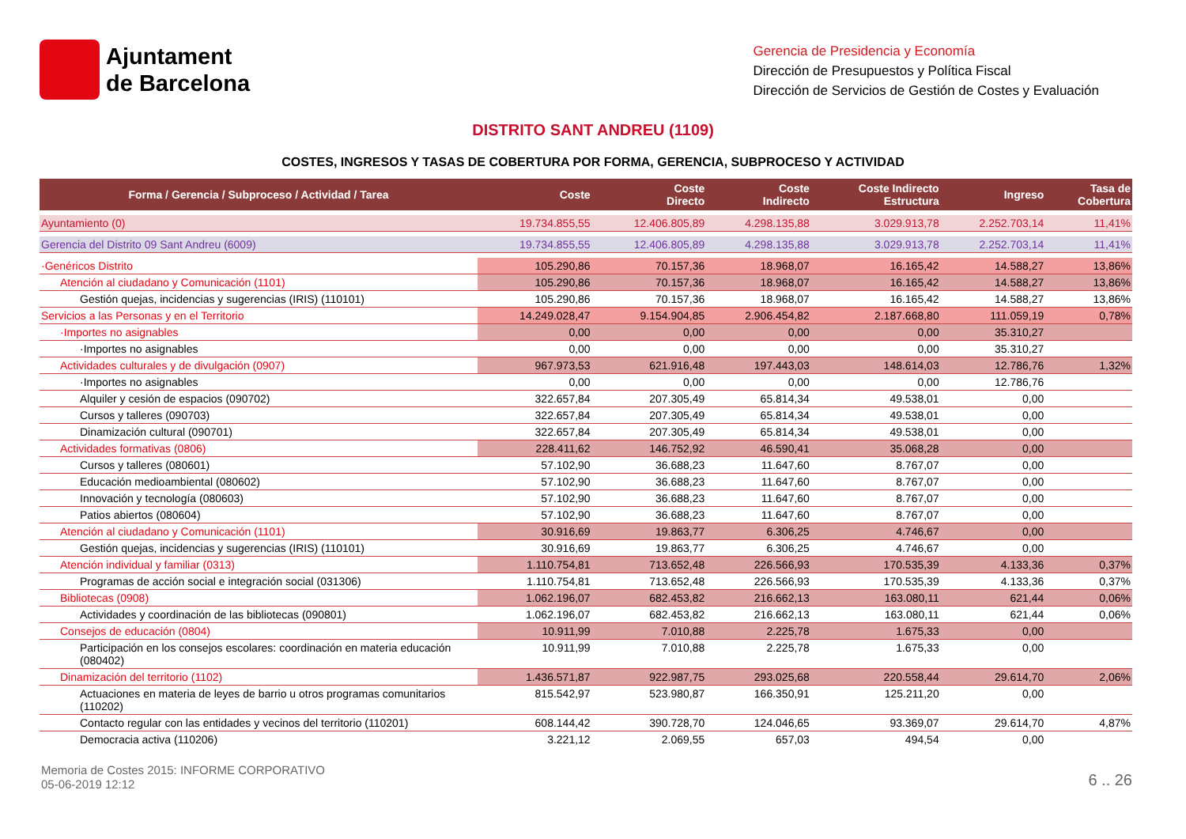Ajuntament
de Barcelona
Gerencia de Presidencia y Economía
Dirección de Presupuestos y Política Fiscal
Dirección de Servicios de Gestión de Costes y Evaluación
DISTRITO SANT ANDREU (1109)
COSTES, INGRESOS Y TASAS DE COBERTURA POR FORMA, GERENCIA, SUBPROCESO Y ACTIVIDAD
| Forma / Gerencia / Subproceso / Actividad / Tarea | Coste | Coste Directo | Coste Indirecto | Coste Indirecto Estructura | Ingreso | Tasa de Cobertura |
| --- | --- | --- | --- | --- | --- | --- |
| Ayuntamiento (0) | 19.734.855,55 | 12.406.805,89 | 4.298.135,88 | 3.029.913,78 | 2.252.703,14 | 11,41% |
| Gerencia del Distrito 09 Sant Andreu (6009) | 19.734.855,55 | 12.406.805,89 | 4.298.135,88 | 3.029.913,78 | 2.252.703,14 | 11,41% |
| ·Genéricos Distrito | 105.290,86 | 70.157,36 | 18.968,07 | 16.165,42 | 14.588,27 | 13,86% |
| Atención al ciudadano y Comunicación (1101) | 105.290,86 | 70.157,36 | 18.968,07 | 16.165,42 | 14.588,27 | 13,86% |
| Gestión quejas, incidencias y sugerencias (IRIS) (110101) | 105.290,86 | 70.157,36 | 18.968,07 | 16.165,42 | 14.588,27 | 13,86% |
| Servicios a las Personas y en el Territorio | 14.249.028,47 | 9.154.904,85 | 2.906.454,82 | 2.187.668,80 | 111.059,19 | 0,78% |
| ·Importes no asignables | 0,00 | 0,00 | 0,00 | 0,00 | 35.310,27 | |
| ·Importes no asignables | 0,00 | 0,00 | 0,00 | 0,00 | 35.310,27 | |
| Actividades culturales y de divulgación (0907) | 967.973,53 | 621.916,48 | 197.443,03 | 148.614,03 | 12.786,76 | 1,32% |
| ·Importes no asignables | 0,00 | 0,00 | 0,00 | 0,00 | 12.786,76 | |
| Alquiler y cesión de espacios (090702) | 322.657,84 | 207.305,49 | 65.814,34 | 49.538,01 | 0,00 | |
| Cursos y talleres (090703) | 322.657,84 | 207.305,49 | 65.814,34 | 49.538,01 | 0,00 | |
| Dinamización cultural (090701) | 322.657,84 | 207.305,49 | 65.814,34 | 49.538,01 | 0,00 | |
| Actividades formativas (0806) | 228.411,62 | 146.752,92 | 46.590,41 | 35.068,28 | 0,00 | |
| Cursos y talleres (080601) | 57.102,90 | 36.688,23 | 11.647,60 | 8.767,07 | 0,00 | |
| Educación medioambiental (080602) | 57.102,90 | 36.688,23 | 11.647,60 | 8.767,07 | 0,00 | |
| Innovación y tecnología (080603) | 57.102,90 | 36.688,23 | 11.647,60 | 8.767,07 | 0,00 | |
| Patios abiertos (080604) | 57.102,90 | 36.688,23 | 11.647,60 | 8.767,07 | 0,00 | |
| Atención al ciudadano y Comunicación (1101) | 30.916,69 | 19.863,77 | 6.306,25 | 4.746,67 | 0,00 | |
| Gestión quejas, incidencias y sugerencias (IRIS) (110101) | 30.916,69 | 19.863,77 | 6.306,25 | 4.746,67 | 0,00 | |
| Atención individual y familiar (0313) | 1.110.754,81 | 713.652,48 | 226.566,93 | 170.535,39 | 4.133,36 | 0,37% |
| Programas de acción social e integración social (031306) | 1.110.754,81 | 713.652,48 | 226.566,93 | 170.535,39 | 4.133,36 | 0,37% |
| Bibliotecas (0908) | 1.062.196,07 | 682.453,82 | 216.662,13 | 163.080,11 | 621,44 | 0,06% |
| Actividades y coordinación de las bibliotecas (090801) | 1.062.196,07 | 682.453,82 | 216.662,13 | 163.080,11 | 621,44 | 0,06% |
| Consejos de educación (0804) | 10.911,99 | 7.010,88 | 2.225,78 | 1.675,33 | 0,00 | |
| Participación en los consejos escolares: coordinación en materia educación (080402) | 10.911,99 | 7.010,88 | 2.225,78 | 1.675,33 | 0,00 | |
| Dinamización del territorio (1102) | 1.436.571,87 | 922.987,75 | 293.025,68 | 220.558,44 | 29.614,70 | 2,06% |
| Actuaciones en materia de leyes de barrio u otros programas comunitarios (110202) | 815.542,97 | 523.980,87 | 166.350,91 | 125.211,20 | 0,00 | |
| Contacto regular con las entidades y vecinos del territorio (110201) | 608.144,42 | 390.728,70 | 124.046,65 | 93.369,07 | 29.614,70 | 4,87% |
| Democracia activa (110206) | 3.221,12 | 2.069,55 | 657,03 | 494,54 | 0,00 | |
Memoria de Costes 2015: INFORME CORPORATIVO
05-06-2019 12:12
6 .. 26